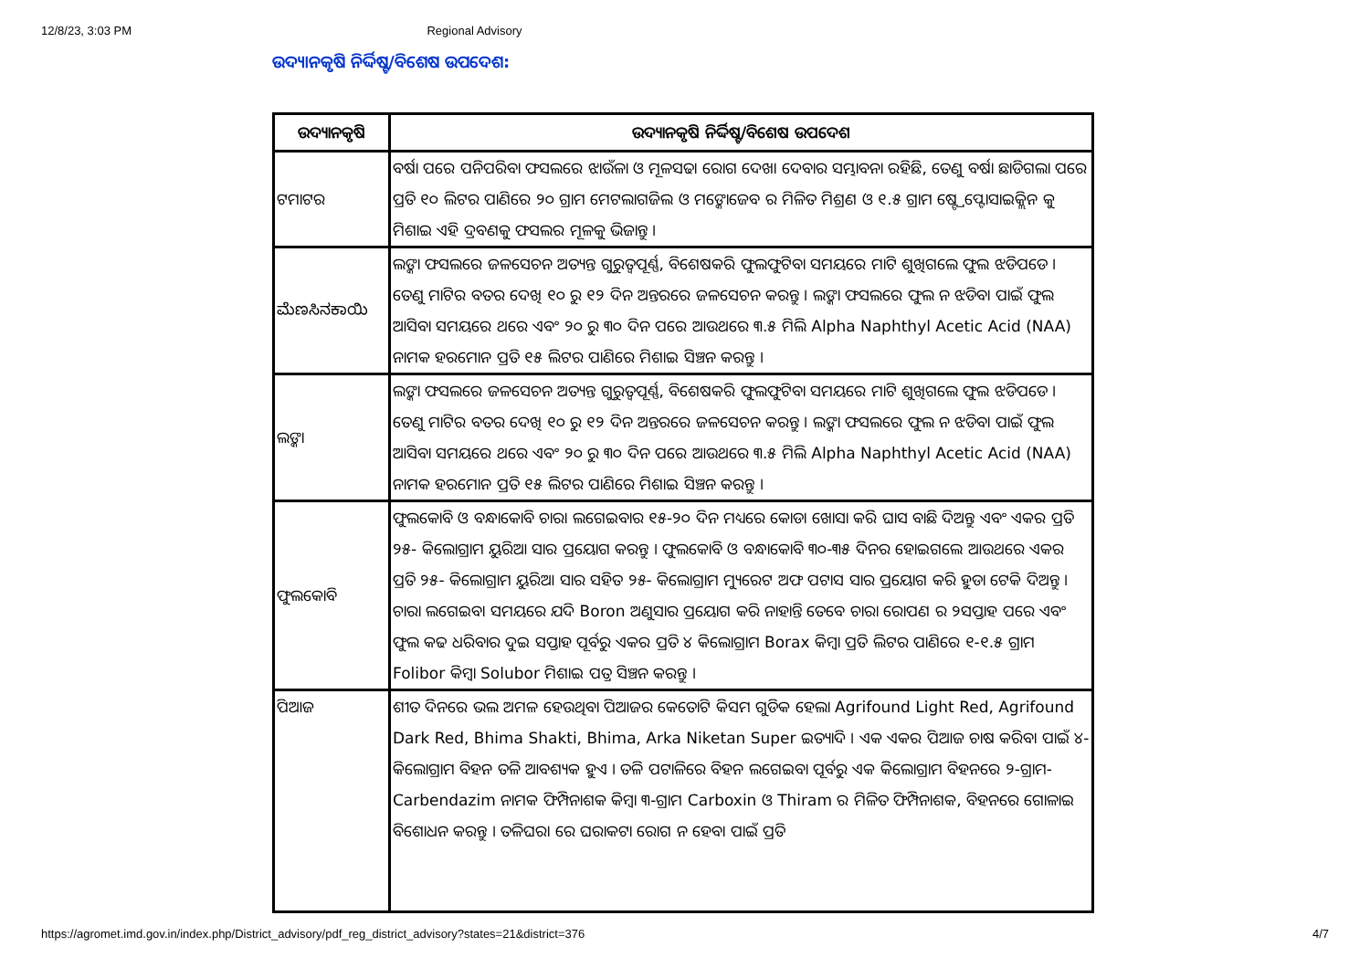12/8/23, 3:03 PM Regional Advisory
ଉଦ୍ୟାନକୃଷି ନିର୍ଦ୍ଦିଷ୍ଟ/ବିଶେଷ ଉପଦେଶ:
| ଉଦ୍ୟାନକୃଷି | ଉଦ୍ୟାନକୃଷି ନିର୍ଦ୍ଦିଷ୍ଟ/ବିଶେଷ ଉପଦେଶ |
| --- | --- |
| ଟମାଟର | ବର୍ଷା ପରେ ପନିପରିବା ଫସଲରେ ଝାଉଁଳା ଓ ମୂଳସଢା ରୋଗ ଦେଖା ଦେବାର ସମ୍ଭାବନା ରହିଛି, ତେଣୁ ବର୍ଷା ଛାଡିଗଲା ପରେ ପ୍ରତି ୧୦ ଲିଟର ପାଣିରେ ୨୦ ଗ୍ରାମ ମେଟଲାଗଜିଲ ଓ ମଙ୍କୋଜେବ ର ମିଳିତ ମିଶ୍ରଣ ଓ ୧.୫ ଗ୍ରାମ ଷ୍ଟ୍ରେପ୍ଟୋସାଇକ୍ଲିନ କୁ ମିଶାଇ ଏହି ଦ୍ରବଣକୁ ଫସଲର ମୂଳକୁ ଭିଜାନ୍ତୁ । |
| ಮೆಣಸಿನಕಾಯಿ | ଲଙ୍କା ଫସଲରେ ଜଳସେଚନ ଅତ୍ୟନ୍ତ ଗୁରୁତ୍ୱପୂର୍ଣ୍ଣ, ବିଶେଷକରି ଫୁଲଫୁଟିବା ସମୟରେ ମାଟି ଶୁଖିଗଲେ ଫୁଲ ଝଡିପଡେ । ତେଣୁ ମାଟିର ବତର ଦେଖି ୧୦ ରୁ ୧୨ ଦିନ ଅନ୍ତରରେ ଜଳସେଚନ କରନ୍ତୁ । ଲଙ୍କା ଫସଲରେ ଫୁଲ ନ ଝଡିବା ପାଇଁ ଫୁଲ ଆସିବା ସମୟରେ ଥରେ ଏବଂ ୨୦ ରୁ ୩୦ ଦିନ ପରେ ଆଉଥରେ ୩.୫ ମିଲି Alpha Naphthyl Acetic Acid (NAA) ନାମକ ହରମୋନ ପ୍ରତି ୧୫ ଲିଟର ପାଣିରେ ମିଶାଇ ସିଞ୍ଚନ କରନ୍ତୁ । |
| ଲଙ୍କା | ଲଙ୍କା ଫସଲରେ ଜଳସେଚନ ଅତ୍ୟନ୍ତ ଗୁରୁତ୍ୱପୂର୍ଣ୍ଣ, ବିଶେଷକରି ଫୁଲଫୁଟିବା ସମୟରେ ମାଟି ଶୁଖିଗଲେ ଫୁଲ ଝଡିପଡେ । ତେଣୁ ମାଟିର ବତର ଦେଖି ୧୦ ରୁ ୧୨ ଦିନ ଅନ୍ତରରେ ଜଳସେଚନ କରନ୍ତୁ । ଲଙ୍କା ଫସଲରେ ଫୁଲ ନ ଝଡିବା ପାଇଁ ଫୁଲ ଆସିବା ସମୟରେ ଥରେ ଏବଂ ୨୦ ରୁ ୩୦ ଦିନ ପରେ ଆଉଥରେ ୩.୫ ମିଲି Alpha Naphthyl Acetic Acid (NAA) ନାମକ ହରମୋନ ପ୍ରତି ୧୫ ଲିଟର ପାଣିରେ ମିଶାଇ ସିଞ୍ଚନ କରନ୍ତୁ । |
| ଫୁଲକୋବି | ଫୁଲକୋବି ଓ ବନ୍ଧାକୋବି ଚାରା ଲଗେଇବାର ୧୫-୨୦ ଦିନ ମଧ୍ୟରେ କୋଡା ଖୋସା କରି ଘାସ ବାଛି ଦିଅନ୍ତୁ ଏବଂ ଏକର ପ୍ରତି ୨୫- କିଲୋଗ୍ରାମ ୟୁରିଆ ସାର ପ୍ରୟୋଗ କରନ୍ତୁ । ଫୁଲକୋବି ଓ ବନ୍ଧାକୋବି ୩୦-୩୫ ଦିନର ହୋଇଗଲେ ଆଉଥରେ ଏକର ପ୍ରତି ୨୫- କିଲୋଗ୍ରାମ ୟୁରିଆ ସାର ସହିତ ୨୫- କିଲୋଗ୍ରାମ ମ୍ୟୁରେଟ ଅଫ ପଟାସ ସାର ପ୍ରୟୋଗ କରି ହୁଡା ଟେକି ଦିଅନ୍ତୁ । ଚାରା ଲଗେଇବା ସମୟରେ ଯଦି Boron ଅଣୁସାର ପ୍ରୟୋଗ କରି ନାହାନ୍ତି ତେବେ ଚାରା ରୋପଣ ର ୨ସପ୍ତାହ ପରେ ଏବଂ ଫୁଲ କଢ ଧରିବାର ଦୁଇ ସପ୍ତାହ ପୂର୍ବରୁ ଏକର ପ୍ରତି ୪ କିଲୋଗ୍ରାମ Borax କିମ୍ବା ପ୍ରତି ଲିଟର ପାଣିରେ ୧-୧.୫ ଗ୍ରାମ Folibor କିମ୍ବା Solubor ମିଶାଇ ପତ୍ର ସିଞ୍ଚନ କରନ୍ତୁ । |
| ପିଆଜ | ଶୀତ ଦିନରେ ଭଲ ଅମଳ ହେଉଥିବା ପିଆଜର କେତୋଟି କିସମ ଗୁଡିକ ହେଲା Agrifound Light Red, Agrifound Dark Red, Bhima Shakti, Bhima, Arka Niketan Super ଇତ୍ୟାଦି । ଏକ ଏକର ପିଆଜ ଚାଷ କରିବା ପାଇଁ ୪- କିଲୋଗ୍ରାମ ବିହନ ତଳି ଆବଶ୍ୟକ ହୁଏ । ତଳି ପଟାଳିରେ ବିହନ ଲଗେଇବା ପୂର୍ବରୁ ଏକ କିଲୋଗ୍ରାମ ବିହନରେ ୨-ଗ୍ରାମ-Carbendazim ନାମକ ଫିମ୍ପିନାଶକ କିମ୍ବା ୩-ଗ୍ରାମ Carboxin ଓ Thiram ର ମିଳିତ ଫିମ୍ପିନାଶକ, ବିହନରେ ଗୋଳାଇ ବିଶୋଧନ କରନ୍ତୁ । ତଳିଘରା ରେ ଘରାକଟା ରୋଗ ନ ହେବା ପାଇଁ ପ୍ରତି |
https://agromet.imd.gov.in/index.php/District_advisory/pdf_reg_district_advisory?states=21&district=376 4/7